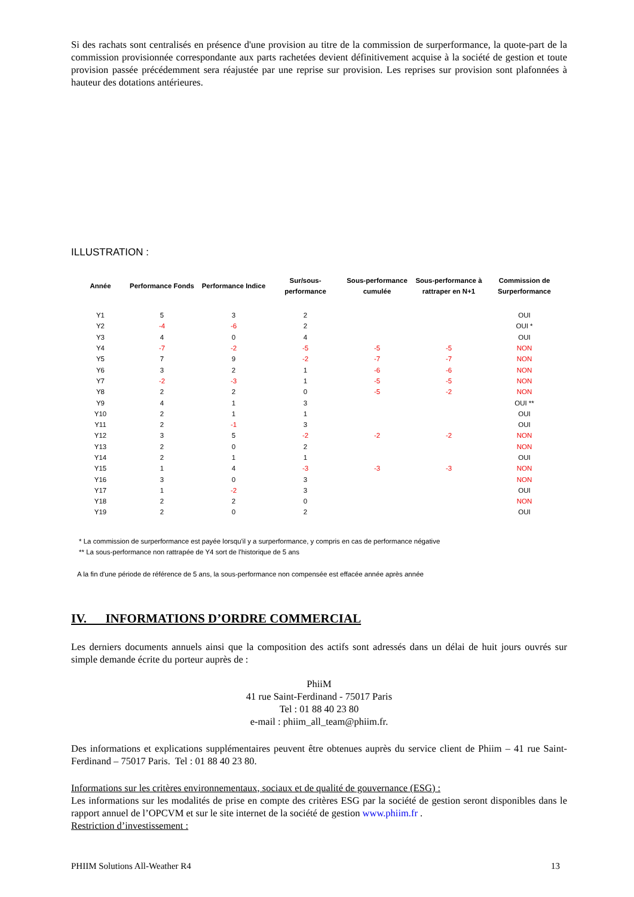Si des rachats sont centralisés en présence d'une provision au titre de la commission de surperformance, la quote-part de la commission provisionnée correspondante aux parts rachetées devient définitivement acquise à la société de gestion et toute provision passée précédemment sera réajustée par une reprise sur provision. Les reprises sur provision sont plafonnées à hauteur des dotations antérieures.
ILLUSTRATION :
| Année | Performance Fonds | Performance Indice | Sur/sous- performance | Sous-performance cumulée | Sous-performance à rattraper en N+1 | Commission de Surperformance |
| --- | --- | --- | --- | --- | --- | --- |
| Y1 | 5 | 3 | 2 | | | OUI |
| Y2 | -4 | -6 | 2 | | | OUI * |
| Y3 | 4 | 0 | 4 | | | OUI |
| Y4 | -7 | -2 | -5 | -5 | -5 | NON |
| Y5 | 7 | 9 | -2 | -7 | -7 | NON |
| Y6 | 3 | 2 | 1 | -6 | -6 | NON |
| Y7 | -2 | -3 | 1 | -5 | -5 | NON |
| Y8 | 2 | 2 | 0 | -5 | -2 | NON |
| Y9 | 4 | 1 | 3 | | | OUI ** |
| Y10 | 2 | 1 | 1 | | | OUI |
| Y11 | 2 | -1 | 3 | | | OUI |
| Y12 | 3 | 5 | -2 | -2 | -2 | NON |
| Y13 | 2 | 0 | 2 | | | NON |
| Y14 | 2 | 1 | 1 | | | OUI |
| Y15 | 1 | 4 | -3 | -3 | -3 | NON |
| Y16 | 3 | 0 | 3 | | | NON |
| Y17 | 1 | -2 | 3 | | | OUI |
| Y18 | 2 | 2 | 0 | | | NON |
| Y19 | 2 | 0 | 2 | | | OUI |
* La commission de surperformance est payée lorsqu'il y a surperformance, y compris en cas de performance négative
** La sous-performance non rattrapée de Y4 sort de l'historique de 5 ans
A la fin d'une période de référence de 5 ans, la sous-performance non compensée est effacée année après année
IV. INFORMATIONS D’ORDRE COMMERCIAL
Les derniers documents annuels ainsi que la composition des actifs sont adressés dans un délai de huit jours ouvrés sur simple demande écrite du porteur auprès de :
PhiiM
41 rue Saint-Ferdinand - 75017 Paris
Tel : 01 88 40 23 80
e-mail : phiim_all_team@phiim.fr.
Des informations et explications supplémentaires peuvent être obtenues auprès du service client de Phiim – 41 rue Saint-Ferdinand – 75017 Paris. Tel : 01 88 40 23 80.
Informations sur les critères environnementaux, sociaux et de qualité de gouvernance (ESG) :
Les informations sur les modalités de prise en compte des critères ESG par la société de gestion seront disponibles dans le rapport annuel de l’OPCVM et sur le site internet de la société de gestion www.phiim.fr .
Restriction d’investissement :
PHIIM Solutions All-Weather R4 13